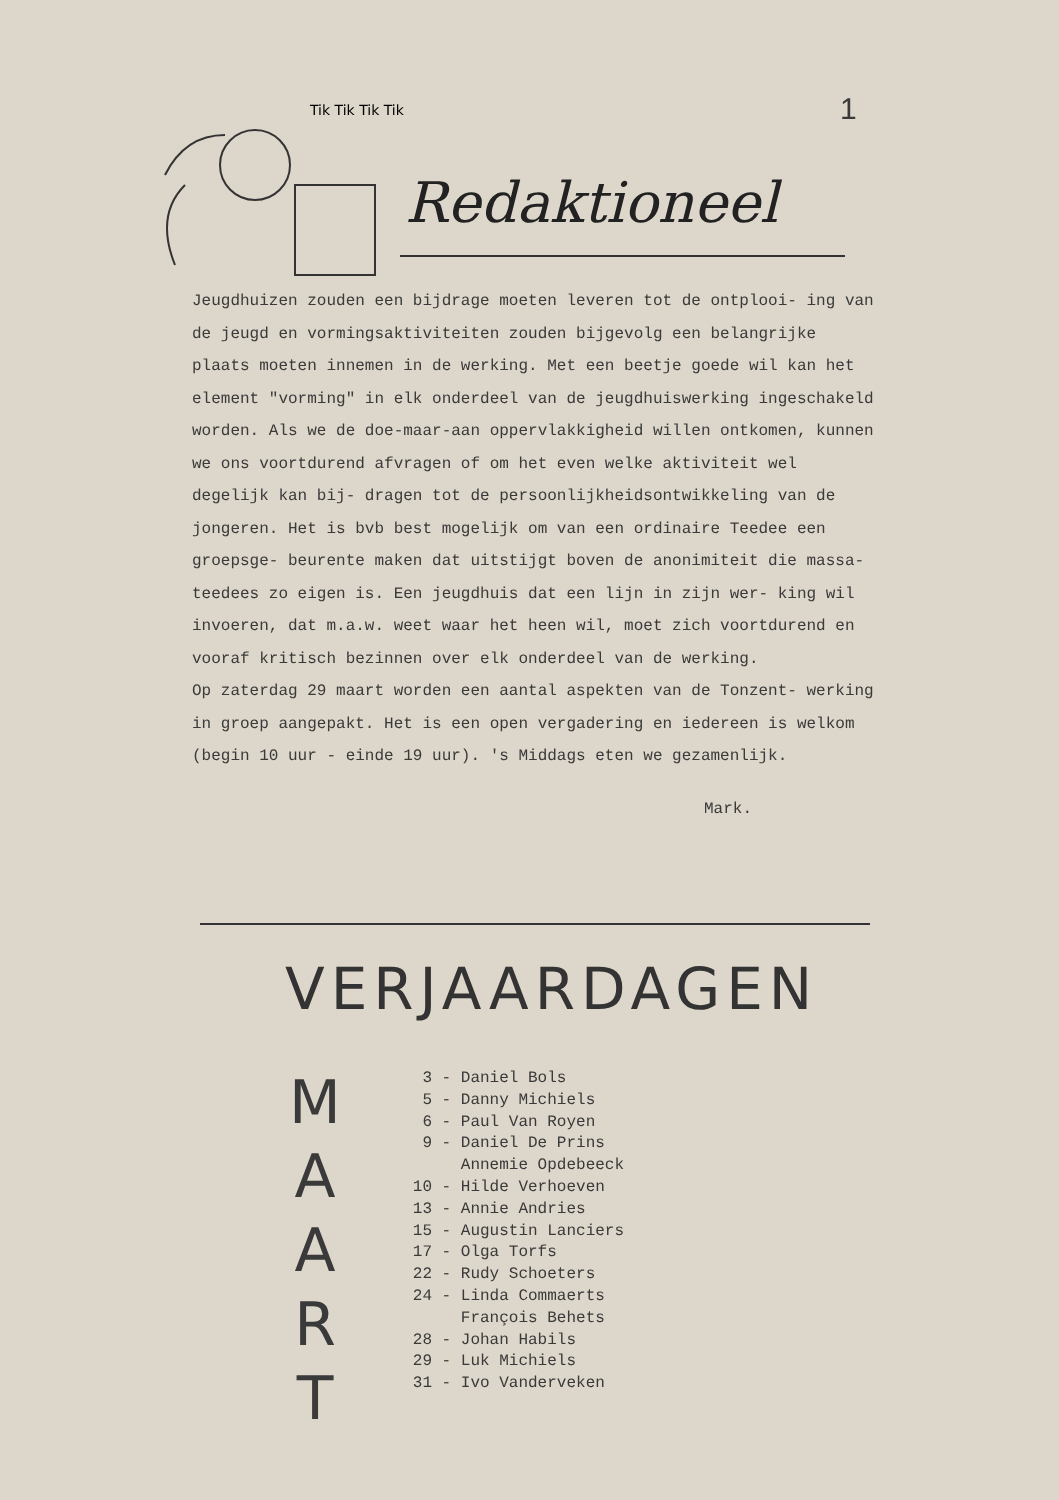Tik Tik Tik Tik
1
Redaktioneel
Jeugdhuizen zouden een bijdrage moeten leveren tot de ontplooi- ing van de jeugd en vormingsaktiviteiten zouden bijgevolg een belangrijke plaats moeten innemen in de werking. Met een beetje goede wil kan het element "vorming" in elk onderdeel van de jeugdhuiswerking ingeschakeld worden. Als we de doe-maar-aan oppervlakkigheid willen ontkomen, kunnen we ons voortdurend afvragen of om het even welke aktiviteit wel degelijk kan bij- dragen tot de persoonlijkheidsontwikkeling van de jongeren. Het is bvb best mogelijk om van een ordinaire Teedee een groepsge- beurente maken dat uitstijgt boven de anonimiteit die massa- teedees zo eigen is. Een jeugdhuis dat een lijn in zijn wer- king wil invoeren, dat m.a.w. weet waar het heen wil, moet zich voortdurend en vooraf kritisch bezinnen over elk onderdeel van de werking.
Op zaterdag 29 maart worden een aantal aspekten van de Tonzent- werking in groep aangepakt. Het is een open vergadering en iedereen is welkom (begin 10 uur - einde 19 uur). 's Middags eten we gezamenlijk.
Mark.
VERJAARDAGEN
M
A
A
R
T
3 - Daniel Bols
5 - Danny Michiels
6 - Paul Van Royen
9 - Daniel De Prins
Annemie Opdebeeck
10 - Hilde Verhoeven
13 - Annie Andries
15 - Augustin Lanciers
17 - Olga Torfs
22 - Rudy Schoeters
24 - Linda Commaerts
François Behets
28 - Johan Habils
29 - Luk Michiels
31 - Ivo Vanderveken